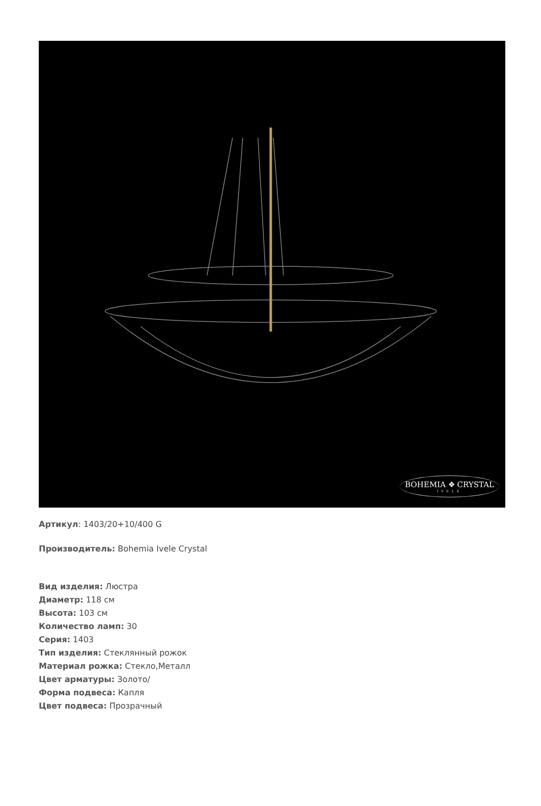BOHEMIA ❖ CRYSTAL
IVELE
Артикул: 1403/20+10/400 G
Производитель: Bohemia Ivele Crystal
Вид изделия: Люстра
Диаметр: 118 см
Высота: 103 см
Количество ламп: 30
Серия: 1403
Тип изделия: Стеклянный рожок
Материал рожка: Стекло,Металл
Цвет арматуры: Золото/
Форма подвеса: Капля
Цвет подвеса: Прозрачный